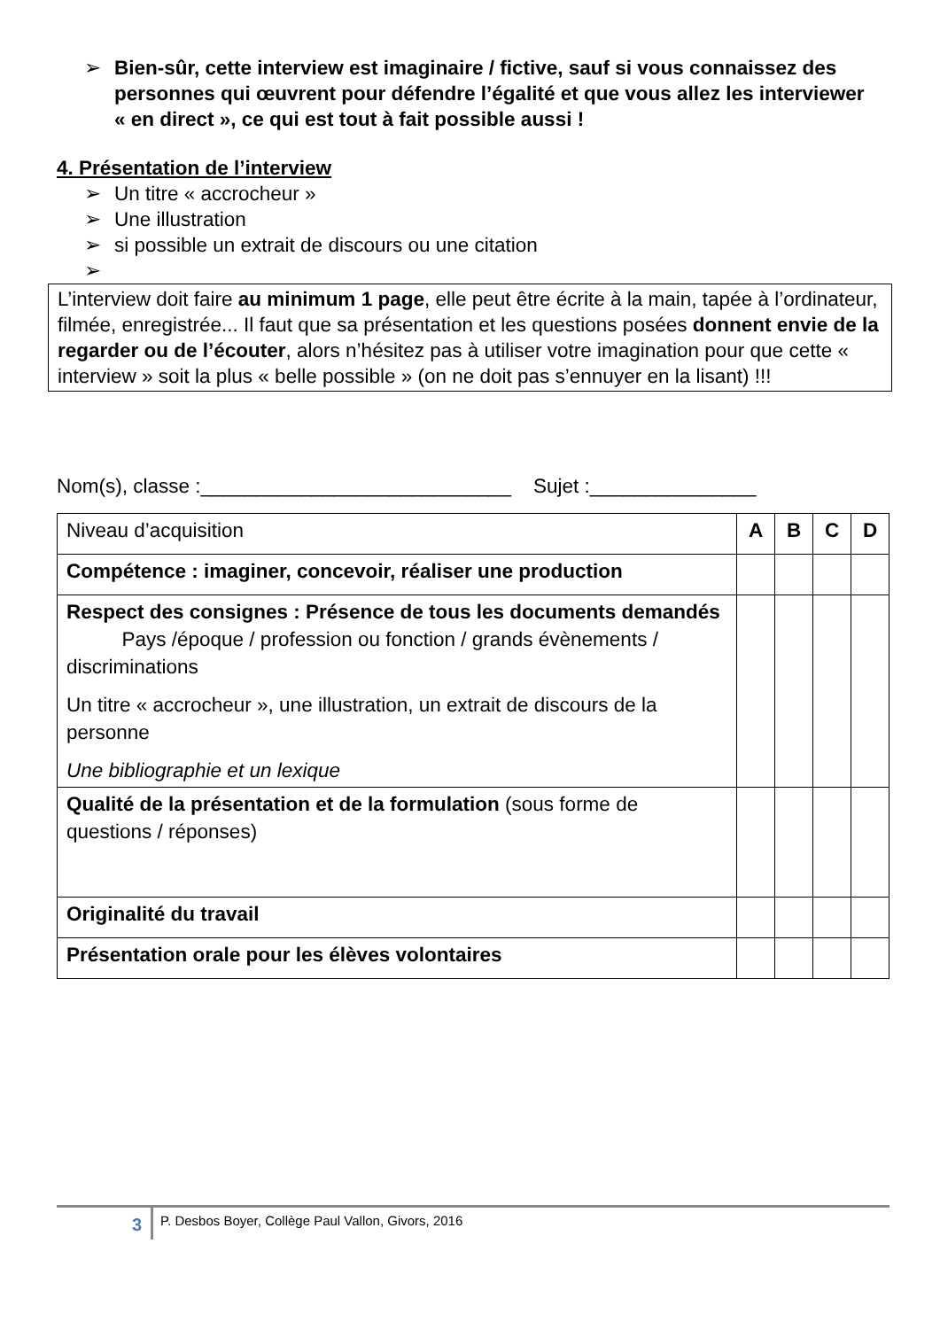➢ Bien-sûr, cette interview est imaginaire / fictive, sauf si vous connaissez des personnes qui œuvrent pour défendre l’égalité et que vous allez les interviewer « en direct », ce qui est tout à fait possible aussi !
4. Présentation de l’interview
➢ Un titre « accrocheur »
➢ Une illustration
➢ si possible un extrait de discours ou une citation
➢
L’interview doit faire au minimum 1 page, elle peut être écrite à la main, tapée à l’ordinateur, filmée, enregistrée... Il faut que sa présentation et les questions posées donnent envie de la regarder ou de l’écouter, alors n’hésitez pas à utiliser votre imagination pour que cette « interview » soit la plus « belle possible » (on ne doit pas s’ennuyer en la lisant) !!!
Nom(s), classe :____________________________ Sujet :_______________
| Niveau d’acquisition | A | B | C | D |
| Compétence : imaginer, concevoir, réaliser une production | | | | |
| Respect des consignes : Présence de tous les documents demandés Pays /époque / profession ou fonction / grands évènements / discriminations Un titre « accrocheur », une illustration, un extrait de discours de la personne Une bibliographie et un lexique | | | | |
| Qualité de la présentation et de la formulation (sous forme de questions / réponses) | | | | |
| Originalité du travail | | | | |
| Présentation orale pour les élèves volontaires | | | | |
3
P. Desbos Boyer, Collège Paul Vallon, Givors, 2016